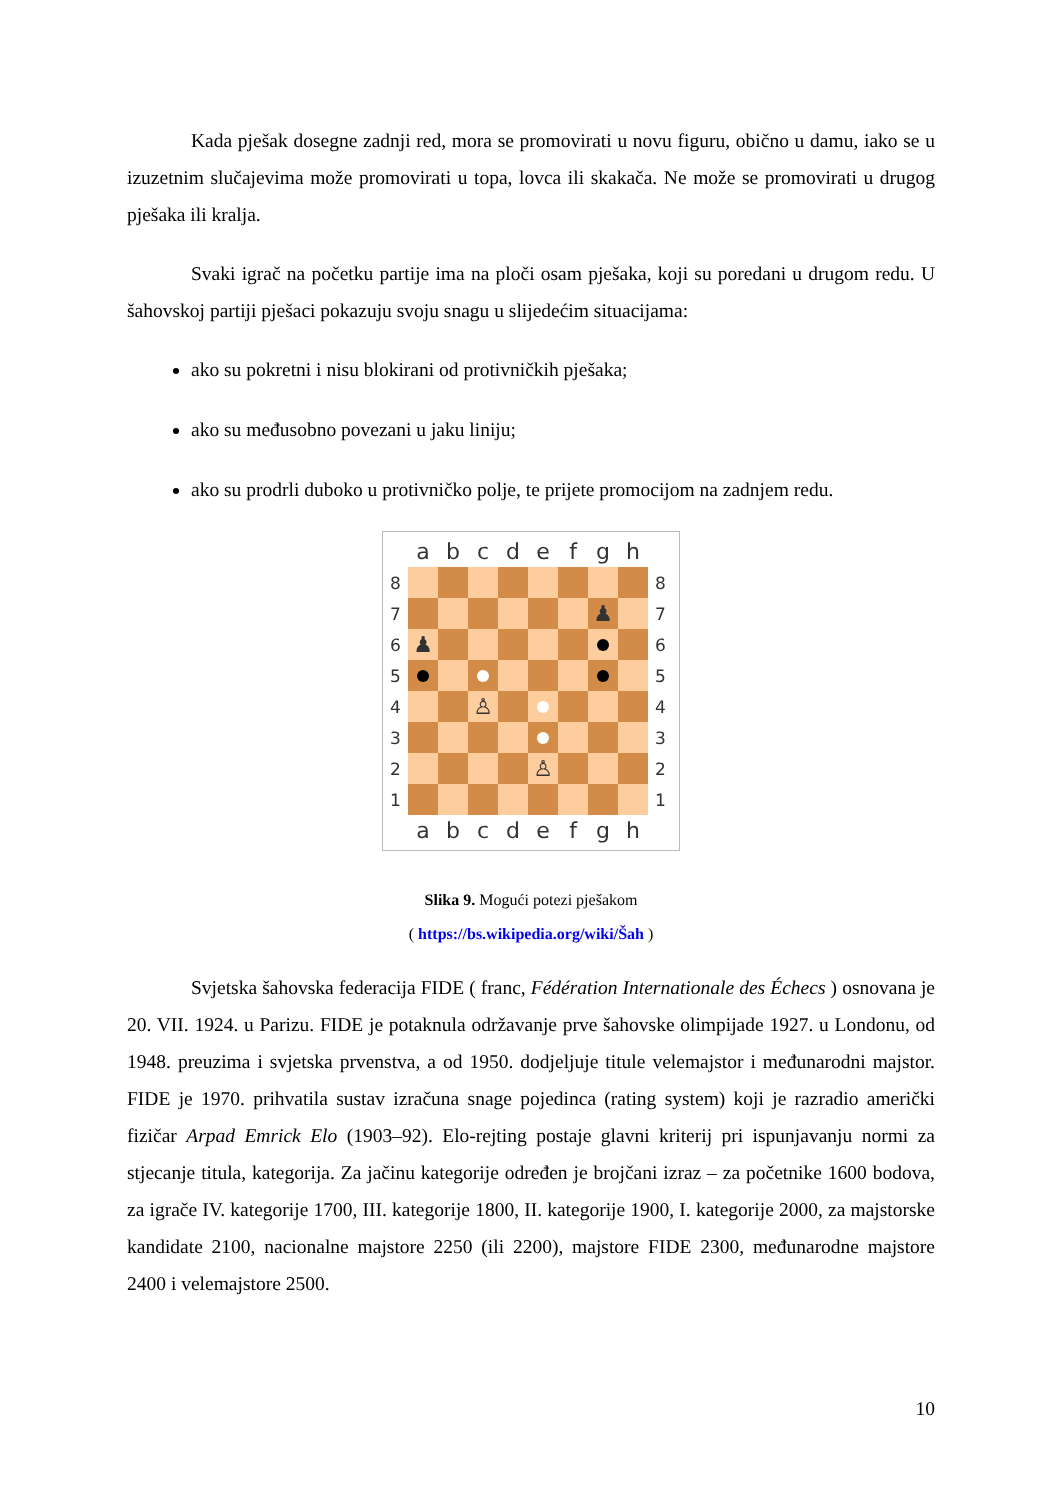Kada pješak dosegne zadnji red, mora se promovirati u novu figuru, obično u damu, iako se u izuzetnim slučajevima može promovirati u topa, lovca ili skakača. Ne može se promovirati u drugog pješaka ili kralja.
Svaki igrač na početku partije ima na ploči osam pješaka, koji su poredani u drugom redu. U šahovskoj partiji pješaci pokazuju svoju snagu u slijedećim situacijama:
ako su pokretni i nisu blokirani od protivničkih pješaka;
ako su međusobno povezani u jaku liniju;
ako su prodrli duboko u protivničko polje, te prijete promocijom na zadnjem redu.
abcdefgh
8 8
7 ♟ 7
6 ♟ 6
5 5
4 ♙ 4
3 3
2 ♙ 2
1 1
abcdefgh
Slika 9. Mogući potezi pješakom
( https://bs.wikipedia.org/wiki/Šah )
Svjetska šahovska federacija FIDE ( franc, Fédération Internationale des Échecs ) osnovana je 20. VII. 1924. u Parizu. FIDE je potaknula održavanje prve šahovske olimpijade 1927. u Londonu, od 1948. preuzima i svjetska prvenstva, a od 1950. dodjeljuje titule velemajstor i međunarodni majstor. FIDE je 1970. prihvatila sustav izračuna snage pojedinca (rating system) koji je razradio američki fizičar Arpad Emrick Elo (1903–92). Elo-rejting postaje glavni kriterij pri ispunjavanju normi za stjecanje titula, kategorija. Za jačinu kategorije određen je brojčani izraz – za početnike 1600 bodova, za igrače IV. kategorije 1700, III. kategorije 1800, II. kategorije 1900, I. kategorije 2000, za majstorske kandidate 2100, nacionalne majstore 2250 (ili 2200), majstore FIDE 2300, međunarodne majstore 2400 i velemajstore 2500.
10